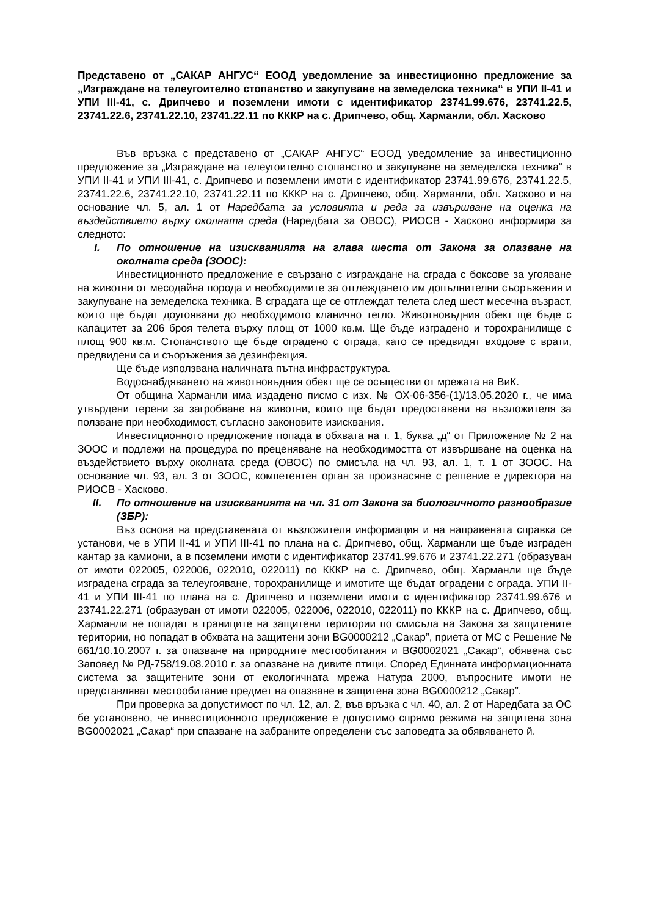Представено от „САКАР АНГУС“ ЕООД уведомление за инвестиционно предложение за „Изграждане на телеугоително стопанство и закупуване на земеделска техника“ в УПИ II-41 и УПИ III-41, с. Дрипчево и поземлени имоти с идентификатор 23741.99.676, 23741.22.5, 23741.22.6, 23741.22.10, 23741.22.11 по КККР на с. Дрипчево, общ. Харманли, обл. Хасково
Във връзка с представено от „САКАР АНГУС“ ЕООД уведомление за инвестиционно предложение за „Изграждане на телеугоително стопанство и закупуване на земеделска техника“ в УПИ II-41 и УПИ III-41, с. Дрипчево и поземлени имоти с идентификатор 23741.99.676, 23741.22.5, 23741.22.6, 23741.22.10, 23741.22.11 по КККР на с. Дрипчево, общ. Харманли, обл. Хасково и на основание чл. 5, ал. 1 от Наредбата за условията и реда за извършване на оценка на въздействието върху околната среда (Наредбата за ОВОС), РИОСВ - Хасково информира за следното:
I. По отношение на изискванията на глава шеста от Закона за опазване на околната среда (ЗООС):
Инвестиционното предложение е свързано с изграждане на сграда с боксове за угояване на животни от месодайна порода и необходимите за отглеждането им допълнителни съоръжения и закупуване на земеделска техника. В сградата ще се отглеждат телета след шест месечна възраст, които ще бъдат доугоявани до необходимото кланично тегло. Животновъдния обект ще бъде с капацитет за 206 броя телета върху площ от 1000 кв.м. Ще бъде изградено и торохранилище с площ 900 кв.м. Стопанството ще бъде оградено с ограда, като се предвидят входове с врати, предвидени са и съоръжения за дезинфекция.
Ще бъде използвана наличната пътна инфраструктура.
Водоснабдяването на животновъдния обект ще се осъществи от мрежата на ВиК.
От община Харманли има издадено писмо с изх. № ОХ-06-356-(1)/13.05.2020 г., че има утвърдени терени за загробване на животни, които ще бъдат предоставени на възложителя за ползване при необходимост, съгласно законовите изисквания.
Инвестиционното предложение попада в обхвата на т. 1, буква „д“ от Приложение № 2 на ЗООС и подлежи на процедура по преценяване на необходимостта от извършване на оценка на въздействието върху околната среда (ОВОС) по смисъла на чл. 93, ал. 1, т. 1 от ЗООС. На основание чл. 93, ал. 3 от ЗООС, компетентен орган за произнасяне с решение е директора на РИОСВ - Хасково.
II. По отношение на изискванията на чл. 31 от Закона за биологичното разнообразие (ЗБР):
Въз основа на представената от възложителя информация и на направената справка се установи, че в УПИ II-41 и УПИ III-41 по плана на с. Дрипчево, общ. Харманли ще бъде изграден кантар за камиони, а в поземлени имоти с идентификатор 23741.99.676 и 23741.22.271 (образуван от имоти 022005, 022006, 022010, 022011) по КККР на с. Дрипчево, общ. Харманли ще бъде изградена сграда за телеугояване, торохранилище и имотите ще бъдат оградени с ограда. УПИ II-41 и УПИ III-41 по плана на с. Дрипчево и поземлени имоти с идентификатор 23741.99.676 и 23741.22.271 (образуван от имоти 022005, 022006, 022010, 022011) по КККР на с. Дрипчево, общ. Харманли не попадат в границите на защитени територии по смисъла на Закона за защитените територии, но попадат в обхвата на защитени зони BG0000212 „Сакар”, приета от МС с Решение № 661/10.10.2007 г. за опазване на природните местообитания и BG0002021 „Сакар“, обявена със Заповед № РД-758/19.08.2010 г. за опазване на дивите птици. Според Единната информационната система за защитените зони от екологичната мрежа Натура 2000, въпросните имоти не представляват местообитание предмет на опазване в защитена зона BG0000212 „Сакар”.
При проверка за допустимост по чл. 12, ал. 2, във връзка с чл. 40, ал. 2 от Наредбата за ОС бе установено, че инвестиционното предложение е допустимо спрямо режима на защитена зона BG0002021 „Сакар“ при спазване на забраните определени със заповедта за обявяването й.